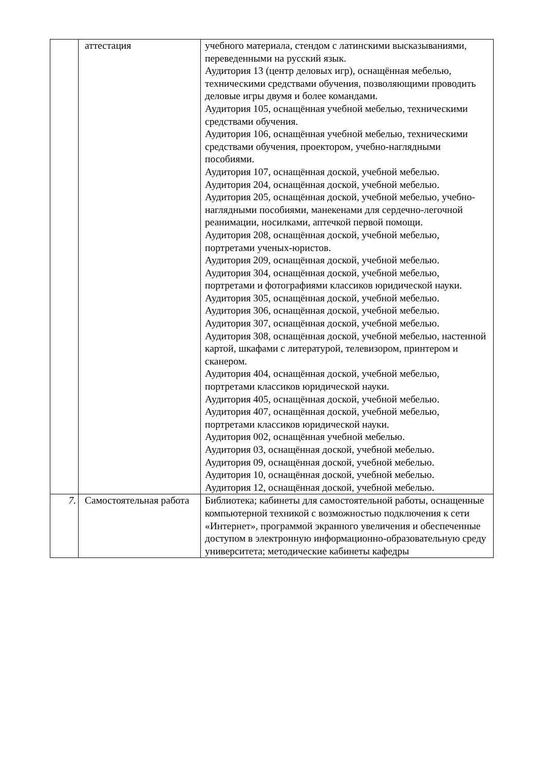| | аттестация | учебного материала, стендом с латинскими высказываниями, переведенными на русский язык. Аудитория 13 (центр деловых игр), оснащённая мебелью, техническими средствами обучения, позволяющими проводить деловые игры двумя и более командами. Аудитория 105, оснащённая учебной мебелью, техническими средствами обучения. Аудитория 106, оснащённая учебной мебелью, техническими средствами обучения, проектором, учебно-наглядными пособиями. Аудитория 107, оснащённая доской, учебной мебелью. Аудитория 204, оснащённая доской, учебной мебелью. Аудитория 205, оснащённая доской, учебной мебелью, учебно-наглядными пособиями, манекенами для сердечно-легочной реанимации, носилками, аптечкой первой помощи. Аудитория 208, оснащённая доской, учебной мебелью, портретами ученых-юристов. Аудитория 209, оснащённая доской, учебной мебелью. Аудитория 304, оснащённая доской, учебной мебелью, портретами и фотографиями классиков юридической науки. Аудитория 305, оснащённая доской, учебной мебелью. Аудитория 306, оснащённая доской, учебной мебелью. Аудитория 307, оснащённая доской, учебной мебелью. Аудитория 308, оснащённая доской, учебной мебелью, настенной картой, шкафами с литературой, телевизором, принтером и сканером. Аудитория 404, оснащённая доской, учебной мебелью, портретами классиков юридической науки. Аудитория 405, оснащённая доской, учебной мебелью. Аудитория 407, оснащённая доской, учебной мебелью, портретами классиков юридической науки. Аудитория 002, оснащённая учебной мебелью. Аудитория 03, оснащённая доской, учебной мебелью. Аудитория 09, оснащённая доской, учебной мебелью. Аудитория 10, оснащённая доской, учебной мебелью. Аудитория 12, оснащённая доской, учебной мебелью. |
| 7. | Самостоятельная работа | Библиотека; кабинеты для самостоятельной работы, оснащенные компьютерной техникой с возможностью подключения к сети «Интернет», программой экранного увеличения и обеспеченные доступом в электронную информационно-образовательную среду университета; методические кабинеты кафедры |